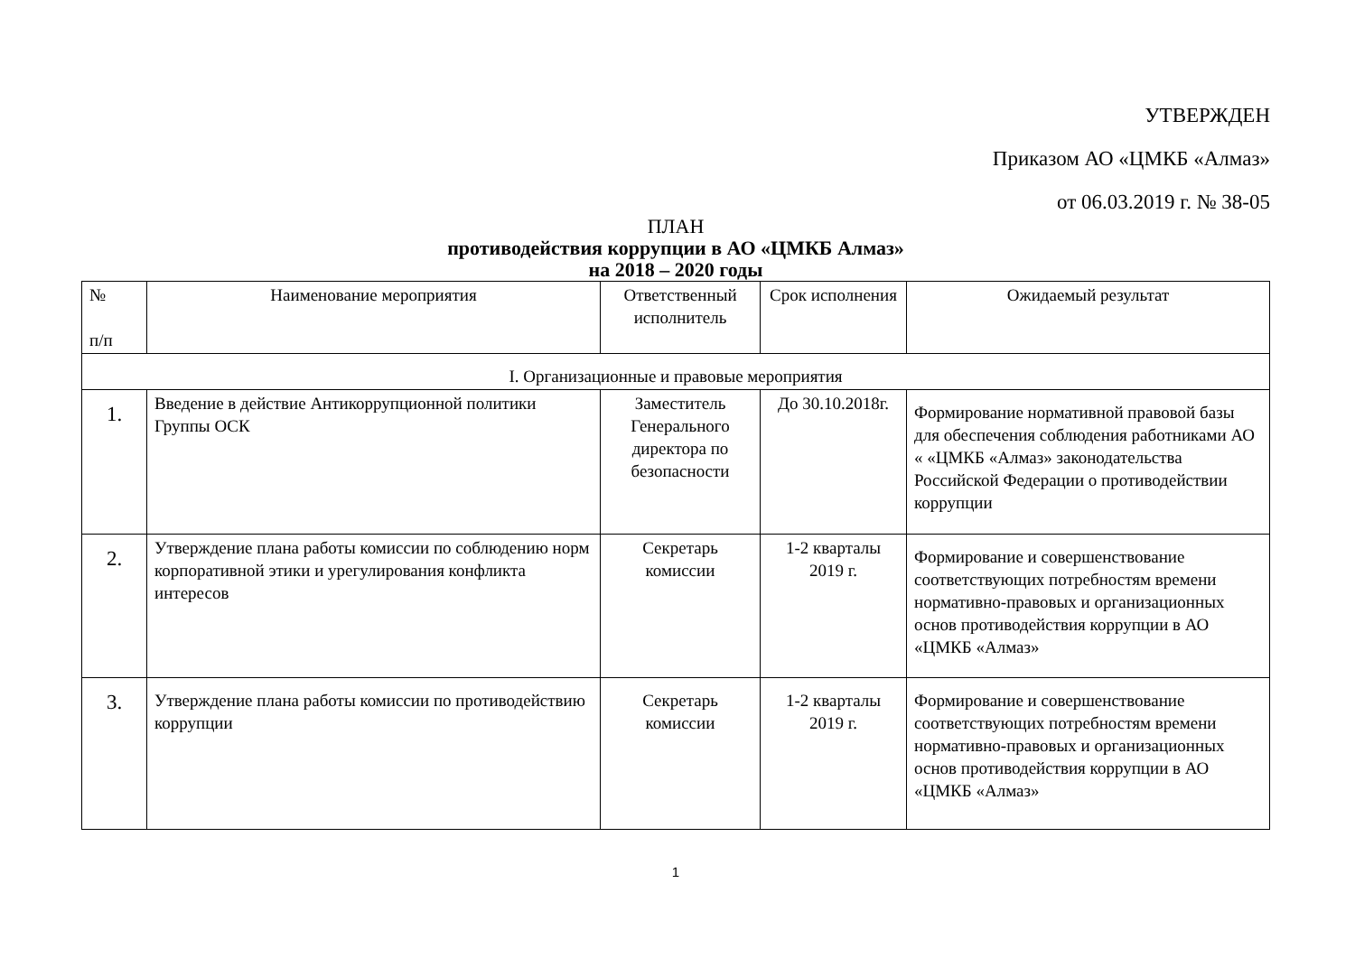УТВЕРЖДЕН
Приказом АО «ЦМКБ «Алмаз»
от 06.03.2019 г. № 38-05
ПЛАН
противодействия коррупции в АО «ЦМКБ Алмаз»
на 2018 – 2020 годы
| № п/п | Наименование мероприятия | Ответственный исполнитель | Срок исполнения | Ожидаемый результат |
| --- | --- | --- | --- | --- |
| I. Организационные и правовые мероприятия | | | | |
| 1. | Введение в действие Антикоррупционной политики Группы ОСК | Заместитель Генерального директора по безопасности | До 30.10.2018г. | Формирование нормативной правовой базы для обеспечения соблюдения работниками АО « «ЦМКБ «Алмаз» законодательства Российской Федерации о противодействии коррупции |
| 2. | Утверждение плана работы комиссии по соблюдению норм корпоративной этики и урегулирования конфликта интересов | Секретарь комиссии | 1-2 кварталы 2019 г. | Формирование и совершенствование соответствующих потребностям времени нормативно-правовых и организационных основ противодействия коррупции в АО «ЦМКБ «Алмаз» |
| 3. | Утверждение плана работы комиссии по противодействию коррупции | Секретарь комиссии | 1-2 кварталы 2019 г. | Формирование и совершенствование соответствующих потребностям времени нормативно-правовых и организационных основ противодействия коррупции в АО «ЦМКБ «Алмаз» |
1